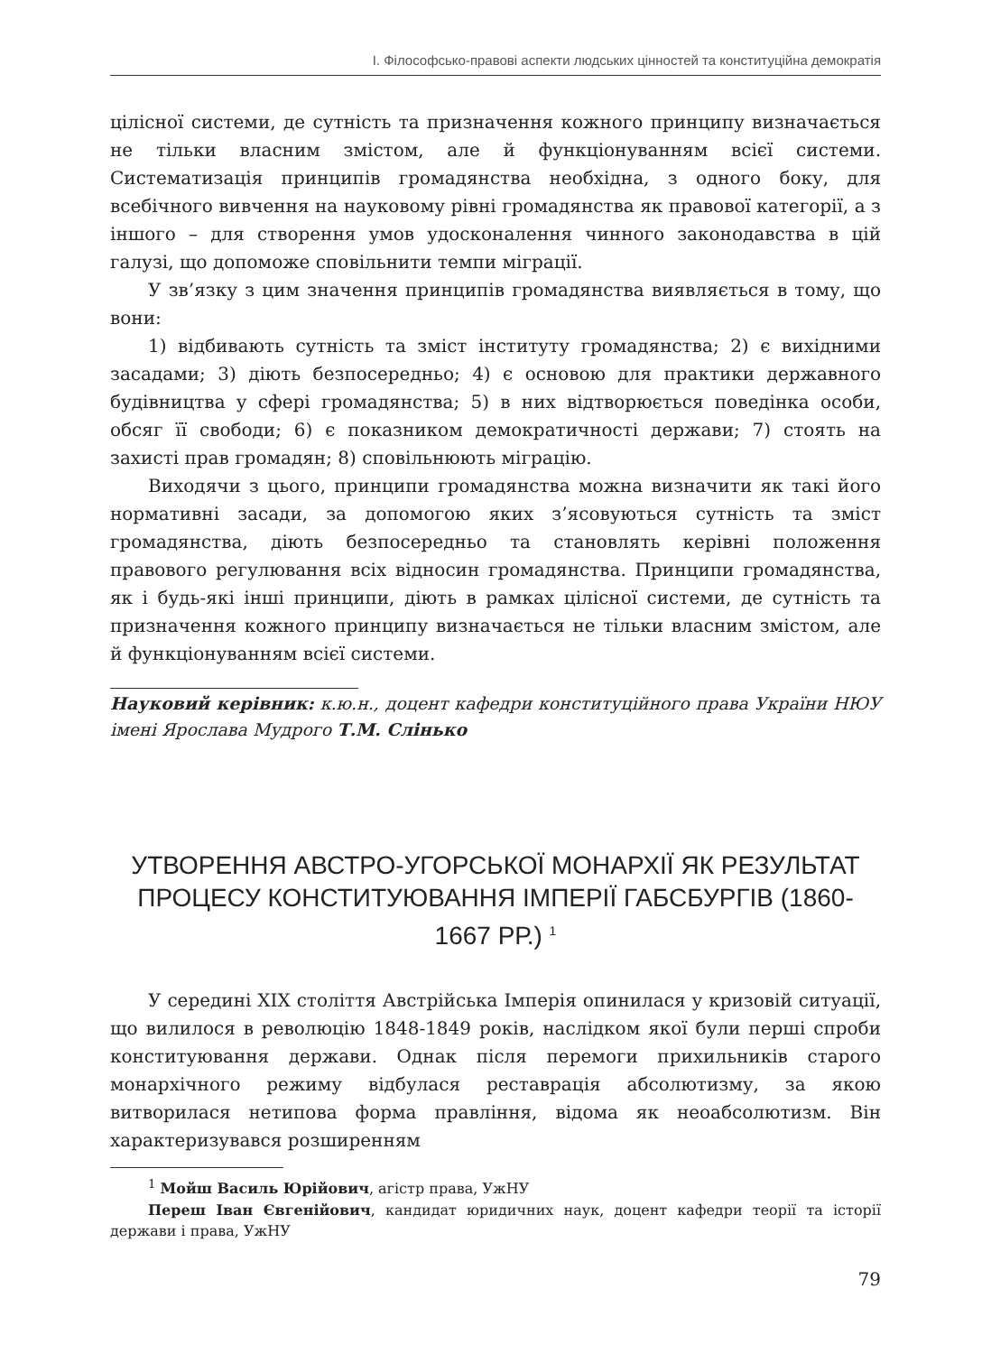І. Філософсько-правові аспекти людських цінностей та конституційна демократія
цілісної системи, де сутність та призначення кожного принципу визначається не тільки власним змістом, але й функціонуванням всієї системи. Систематизація принципів громадянства необхідна, з одного боку, для всебічного вивчення на науковому рівні громадянства як правової категорії, а з іншого – для створення умов удосконалення чинного законодавства в цій галузі, що допоможе сповільнити темпи міграції.
У зв’язку з цим значення принципів громадянства виявляється в тому, що вони:
1) відбивають сутність та зміст інституту громадянства; 2) є вихідними засадами; 3) діють безпосередньо; 4) є основою для практики державного будівництва у сфері громадянства; 5) в них відтворюється поведінка особи, обсяг її свободи; 6) є показником демократичності держави; 7) стоять на захисті прав громадян; 8) сповільнюють міграцію.
Виходячи з цього, принципи громадянства можна визначити як такі його нормативні засади, за допомогою яких з’ясовуються сутність та зміст громадянства, діють безпосередньо та становлять керівні положення правового регулювання всіх відносин громадянства. Принципи громадянства, як і будь-які інші принципи, діють в рамках цілісної системи, де сутність та призначення кожного принципу визначається не тільки власним змістом, але й функціонуванням всієї системи.
Науковий керівник: к.ю.н., доцент кафедри конституційного права України НЮУ імені Ярослава Мудрого Т.М. Слінько
УТВОРЕННЯ АВСТРО-УГОРСЬКОЇ МОНАРХІЇ ЯК РЕЗУЛЬТАТ ПРОЦЕСУ КОНСТИТУЮВАННЯ ІМПЕРІЇ ГАБСБУРГІВ (1860-1667 РР.) <sup>1</sup>
У середині XIX століття Австрійська Імперія опинилася у кризовій ситуації, що вилилося в революцію 1848-1849 років, наслідком якої були перші спроби конституювання держави. Однак після перемоги прихильників старого монархічного режиму відбулася реставрація абсолютизму, за якою витворилася нетипова форма правління, відома як неоабсолютизм. Він характеризувався розширенням
<sup>1</sup> Мойш Василь Юрійович, агістр права, УжНУ
Переш Іван Євгенійович, кандидат юридичних наук, доцент кафедри теорії та історії держави і права, УжНУ
79